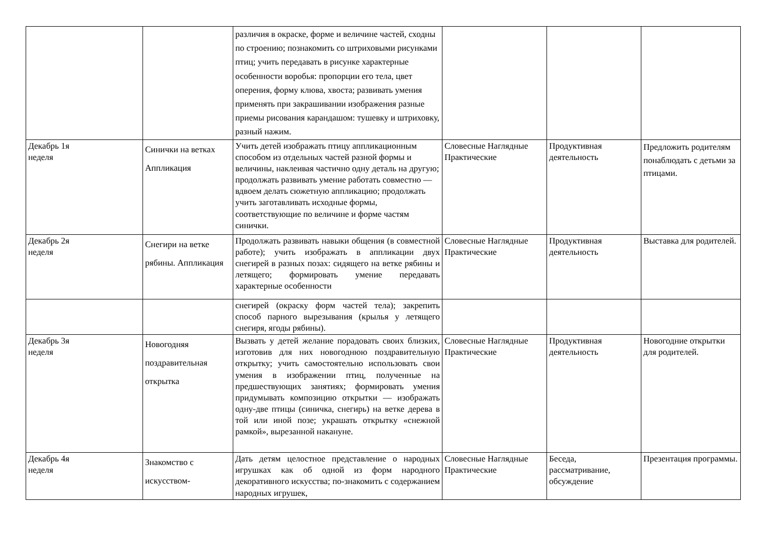| | | различия в окраске, форме и величине частей, сходны по строению; познакомить со штриховыми рисунками птиц; учить передавать в рисунке характерные особенности воробья: пропорции его тела, цвет оперения, форму клюва, хвоста; развивать умения применять при закрашивании изображения разные приемы рисования карандашом: тушевку и штриховку, разный нажим. | | | |
| Декабрь 1я неделя | Синички на ветках Аппликация | Учить детей изображать птицу аппликационным способом из отдельных частей разной формы и величины, наклеивая частично одну деталь на другую; продолжать развивать умение работать совместно — вдвоем делать сюжетную аппликацию; продолжать учить заготавливать исходные формы, соответствующие по величине и форме частям синички. | Словесные Наглядные Практические | Продуктивная деятельность | Предложить родителям понаблюдать с детьми за птицами. |
| Декабрь 2я неделя | Снегири на ветке рябины. Аппликация | Продолжать развивать навыки общения (в совместной работе); учить изображать в аппликации двух снегирей в разных позах: сидящего на ветке рябины и летящего; формировать умение передавать характерные особенности | Словесные Наглядные Практические | Продуктивная деятельность | Выставка для родителей. |
| | | снегирей (окраску форм частей тела); закрепить способ парного вырезывания (крылья у летящего снегиря, ягоды рябины). | | | |
| Декабрь 3я неделя | Новогодняя поздравительная открытка | Вызвать у детей желание порадовать своих близких, изготовив для них новогоднюю поздравительную открытку; учить самостоятельно использовать свои умения в изображении птиц, полученные на предшествующих занятиях; формировать умения придумывать композицию открытки — изображать одну-две птицы (синичка, снегирь) на ветке дерева в той или иной позе; украшать открытку «снежной рамкой», вырезанной накануне. | Словесные Наглядные Практические | Продуктивная деятельность | Новогодние открытки для родителей. |
| Декабрь 4я неделя | Знакомство с искусством- | Дать детям целостное представление о народных игрушках как об одной из форм народного декоративного искусства; по-знакомить с содержанием народных игрушек, | Словесные Наглядные Практические | Беседа, рассматривание, обсуждение | Презентация программы. |